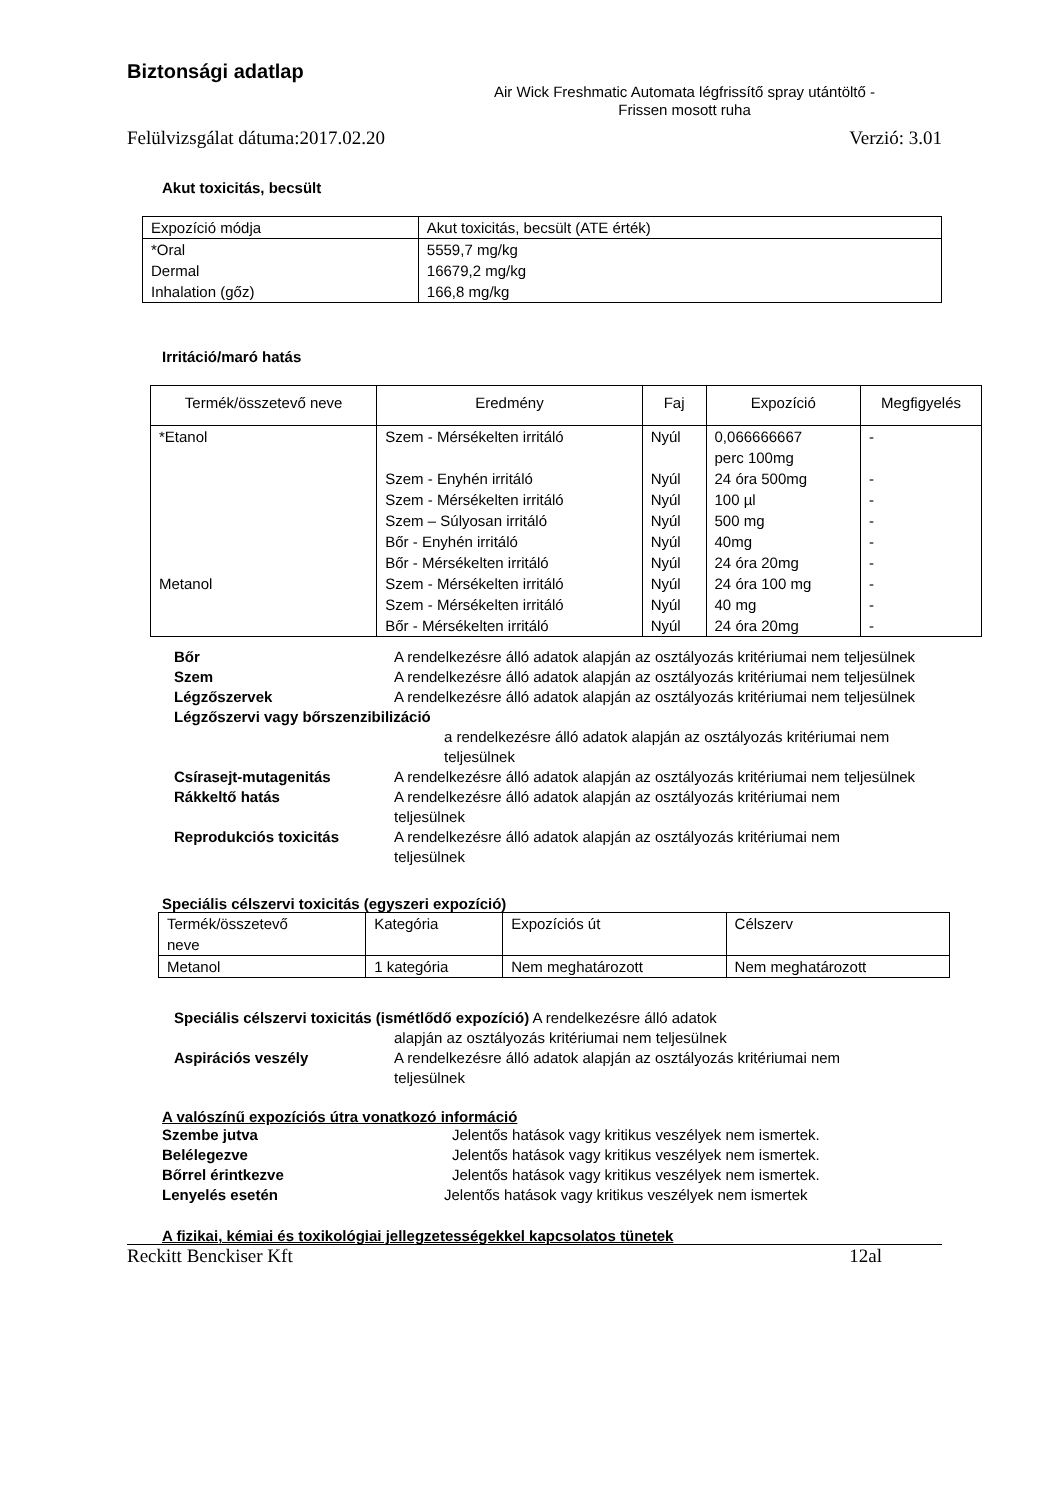Biztonsági adatlap
Air Wick Freshmatic Automata légfrissítő spray utántöltő -
Frissen mosott ruha
Felülvizsgálat dátuma:2017.02.20 Verzió: 3.01
Akut toxicitás, becsült
| Expozíció módja | Akut toxicitás, becsült (ATE érték) |
| *Oral Dermal Inhalation (gőz) | 5559,7 mg/kg 16679,2 mg/kg 166,8 mg/kg |
Irritáció/maró hatás
| Termék/összetevő neve | Eredmény | Faj | Expozíció | Megfigyelés |
| --- | --- | --- | --- | --- |
| *Etanol Metanol | Szem - Mérsékelten irritáló Szem - Enyhén irritáló Szem - Mérsékelten irritáló Szem – Súlyosan irritáló Bőr - Enyhén irritáló Bőr - Mérsékelten irritáló Szem - Mérsékelten irritáló Szem - Mérsékelten irritáló Bőr - Mérsékelten irritáló | Nyúl Nyúl Nyúl Nyúl Nyúl Nyúl Nyúl Nyúl Nyúl | 0,066666667 perc 100mg 24 óra 500mg 100 µl 500 mg 40mg 24 óra 20mg 24 óra 100 mg 40 mg 24 óra 20mg | - - - - - - - - - |
Bőr A rendelkezésre álló adatok alapján az osztályozás kritériumai nem teljesülnek
Szem A rendelkezésre álló adatok alapján az osztályozás kritériumai nem teljesülnek
Légzőszervek A rendelkezésre álló adatok alapján az osztályozás kritériumai nem teljesülnek
Légzőszervi vagy bőrszenzibilizáció
a rendelkezésre álló adatok alapján az osztályozás kritériumai nem teljesülnek
Csírasejt-mutagenitás A rendelkezésre álló adatok alapján az osztályozás kritériumai nem teljesülnek
Rákkeltő hatás A rendelkezésre álló adatok alapján az osztályozás kritériumai nem teljesülnek
Reprodukciós toxicitás A rendelkezésre álló adatok alapján az osztályozás kritériumai nem teljesülnek
Speciális célszervi toxicitás (egyszeri expozíció)
| Termék/összetevő neve | Kategória | Expozíciós út | Célszerv |
| Metanol | 1 kategória | Nem meghatározott | Nem meghatározott |
Speciális célszervi toxicitás (ismétlődő expozíció) A rendelkezésre álló adatok
alapján az osztályozás kritériumai nem teljesülnek
Aspirációs veszély A rendelkezésre álló adatok alapján az osztályozás kritériumai nem teljesülnek
A valószínű expozíciós útra vonatkozó információ
Szembe jutva Jelentős hatások vagy kritikus veszélyek nem ismertek.
Belélegezve Jelentős hatások vagy kritikus veszélyek nem ismertek.
Bőrrel érintkezve Jelentős hatások vagy kritikus veszélyek nem ismertek.
Lenyelés esetén Jelentős hatások vagy kritikus veszélyek nem ismertek
A fizikai, kémiai és toxikológiai jellegzetességekkel kapcsolatos tünetek
Reckitt Benckiser Kft 12al